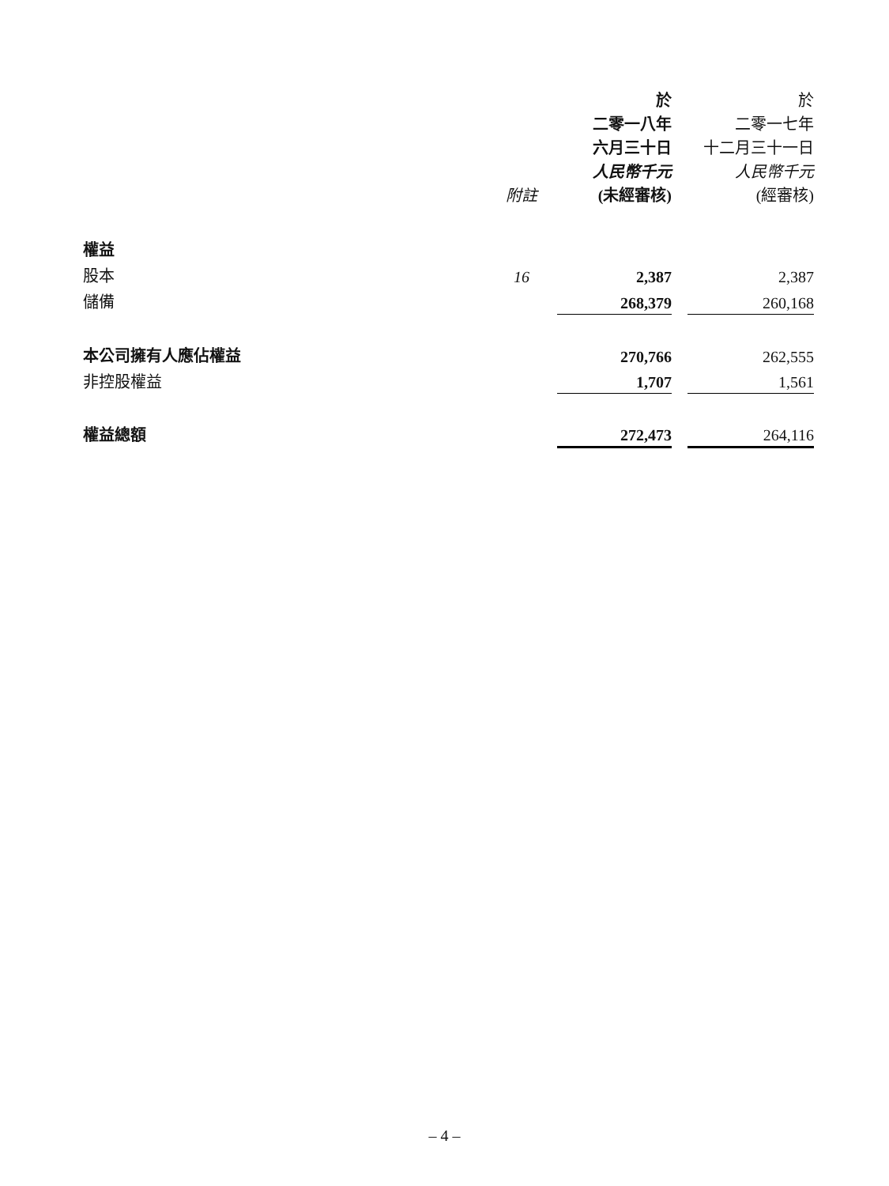| | 附註 | 於 二零一八年 六月三十日 人民幣千元 (未經審核) | | 於 二零一七年 十二月三十一日 人民幣千元 (經審核) |
| --- | --- | --- | --- | --- |
| 權益 | | | | |
| 股本 | 16 | 2,387 | | 2,387 |
| 儲備 | | 268,379 | | 260,168 |
| 本公司擁有人應佔權益 | | 270,766 | | 262,555 |
| 非控股權益 | | 1,707 | | 1,561 |
| 權益總額 | | 272,473 | | 264,116 |
– 4 –